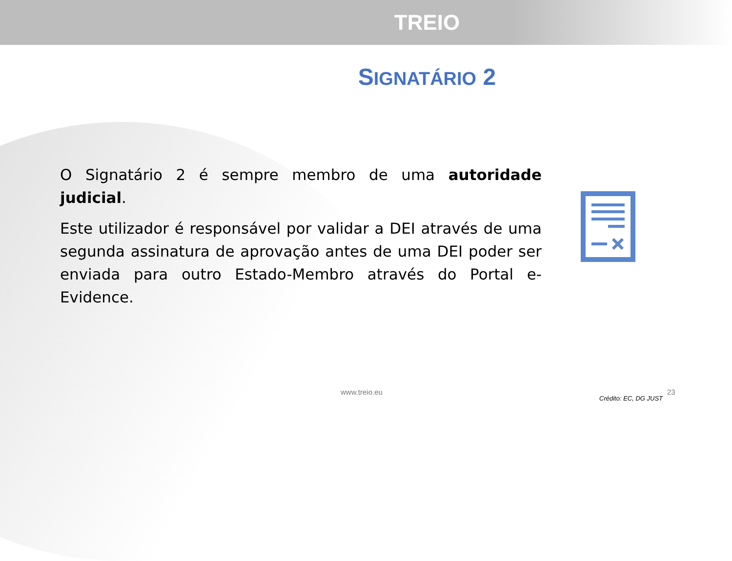TREIO
SIGNATÁRIO 2
O Signatário 2 é sempre membro de uma autoridade judicial.
Este utilizador é responsável por validar a DEI através de uma segunda assinatura de aprovação antes de uma DEI poder ser enviada para outro Estado-Membro através do Portal e-Evidence.
www.treio.eu 23
Crédito: EC, DG JUST